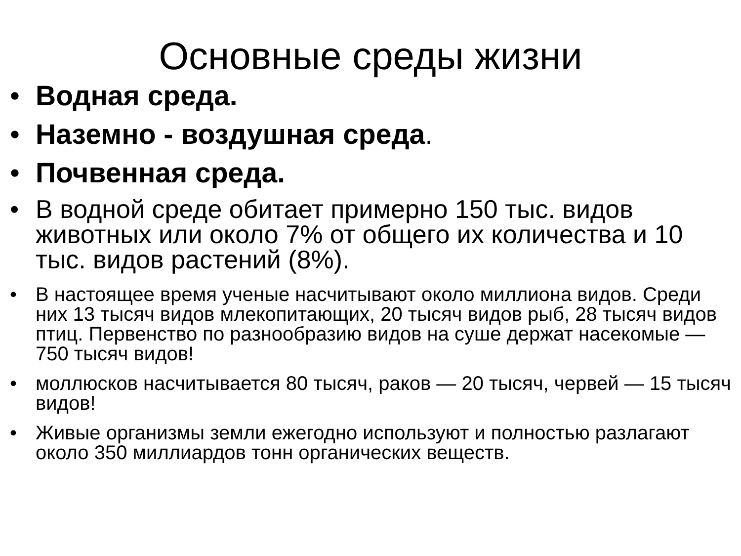Основные среды жизни
• Водная среда.
• Наземно - воздушная среда.
• Почвенная среда.
• В водной среде обитает примерно 150 тыс. видов животных или около 7% от общего их количества и 10 тыс. видов растений (8%).
• В настоящее время ученые насчитывают около миллиона видов. Среди них 13 тысяч видов млекопитающих, 20 тысяч видов рыб, 28 тысяч видов птиц. Первенство по разнообразию видов на суше держат насекомые — 750 тысяч видов!
• моллюсков насчитывается 80 тысяч, раков — 20 тысяч, червей — 15 тысяч видов!
• Живые организмы земли ежегодно используют и полностью разлагают около 350 миллиардов тонн органических веществ.